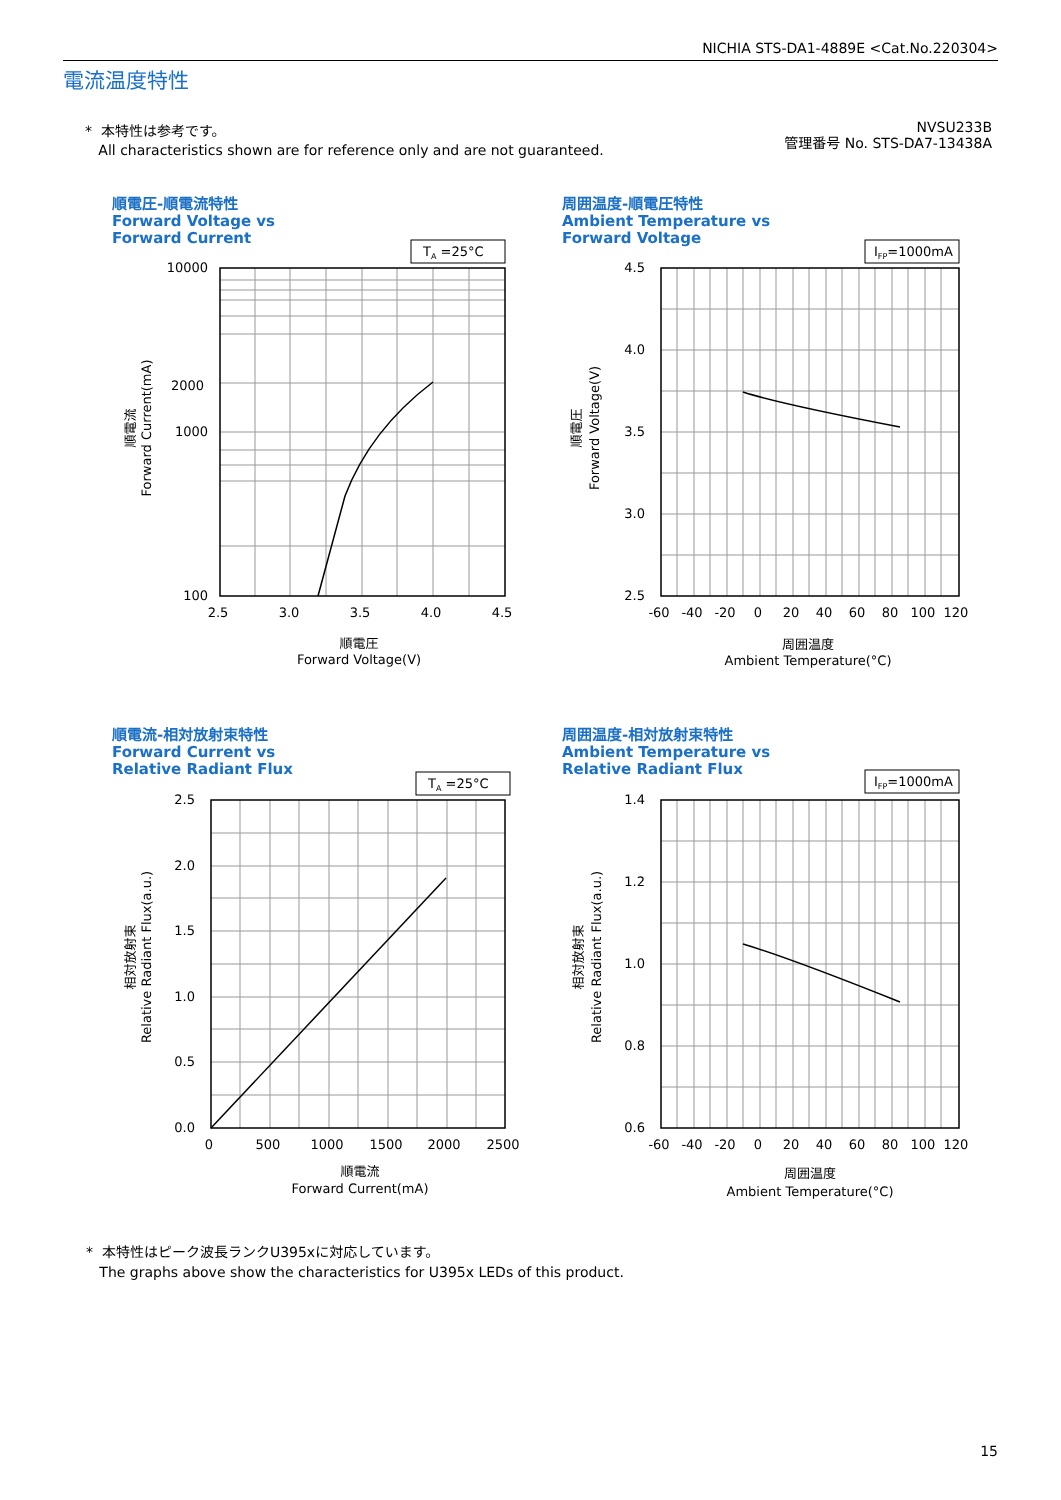NICHIA STS-DA1-4889E <Cat.No.220304>
電流温度特性
* 本特性は参考です。
All characteristics shown are for reference only and are not guaranteed.
NVSU233B
管理番号 No. STS-DA7-13438A
順電圧-順電流特性
Forward Voltage vs
Forward Current
周囲温度-順電圧特性
Ambient Temperature vs
Forward Voltage
順電流-相対放射束特性
Forward Current vs
Relative Radiant Flux
周囲温度-相対放射束特性
Ambient Temperature vs
Relative Radiant Flux
TA =25°C
IFP=1000mA
TA =25°C
IFP=1000mA
10000
2000
1000
100
4.5
4.0
3.5
3.0
2.5
2.5
2.0
1.5
1.0
0.5
0.0
1.4
1.2
1.0
0.8
0.6
2.5
3.0
3.5
4.0
4.5
-60
-40
-20
0
20
40
60
80
100
120
0
500
1000
1500
2000
2500
-60
-40
-20
0
20
40
60
80
100
120
順電圧
Forward Voltage(V)
周囲温度
Ambient Temperature(°C)
順電流
Forward Current(mA)
周囲温度
Ambient Temperature(°C)
順電流
Forward Current(mA)
順電圧
Forward Voltage(V)
相対放射束
Relative Radiant Flux(a.u.)
相対放射束
Relative Radiant Flux(a.u.)
* 本特性はピーク波長ランクU395xに対応しています。
The graphs above show the characteristics for U395x LEDs of this product.
15